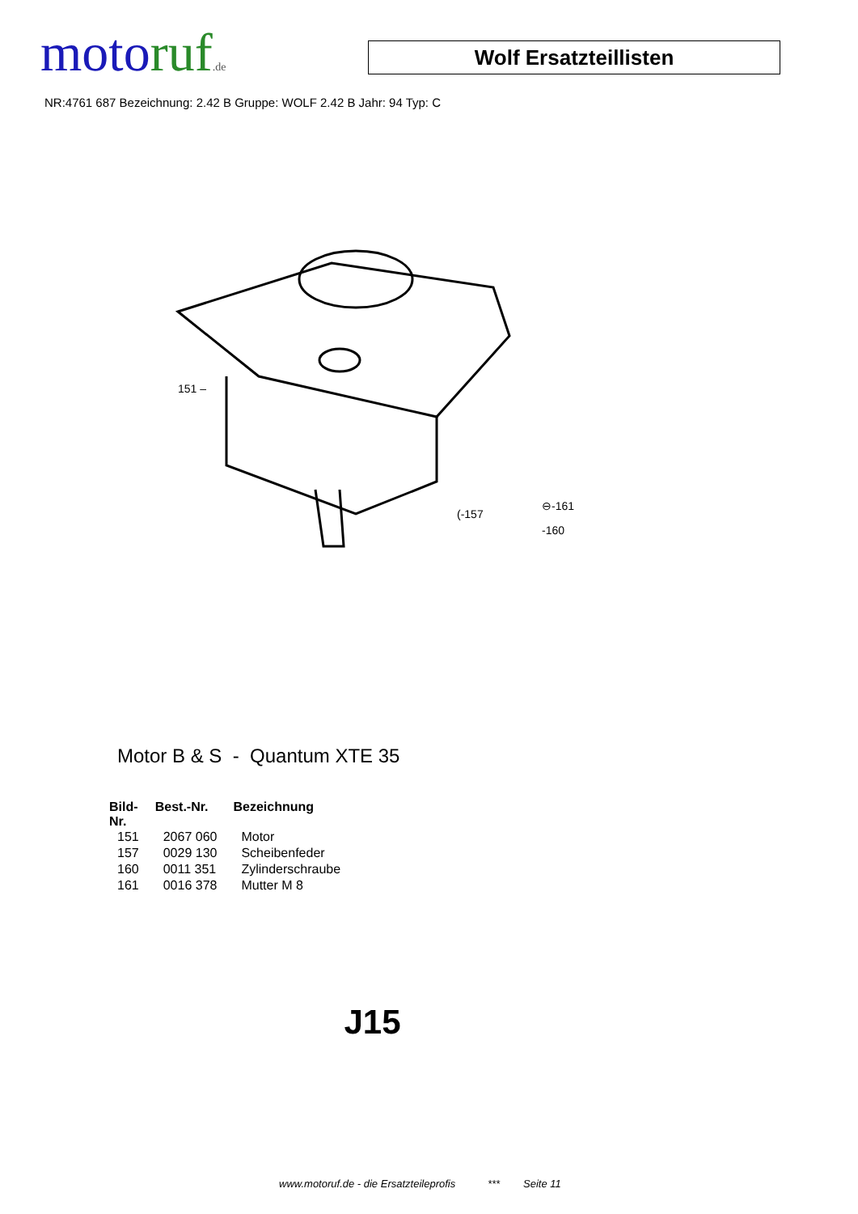motoruf.de
Wolf Ersatzteillisten
NR:4761 687 Bezeichnung: 2.42 B Gruppe: WOLF 2.42 B Jahr: 94 Typ: C
151 –
(-157
⊖-161
-160
Motor B & S - Quantum XTE 35
| Bild- Nr. | Best.-Nr. | Bezeichnung |
| --- | --- | --- |
| 151 | 2067 060 | Motor |
| 157 | 0029 130 | Scheibenfeder |
| 160 | 0011 351 | Zylinderschraube |
| 161 | 0016 378 | Mutter M 8 |
J15
www.motoruf.de - die Ersatzteileprofis *** Seite 11